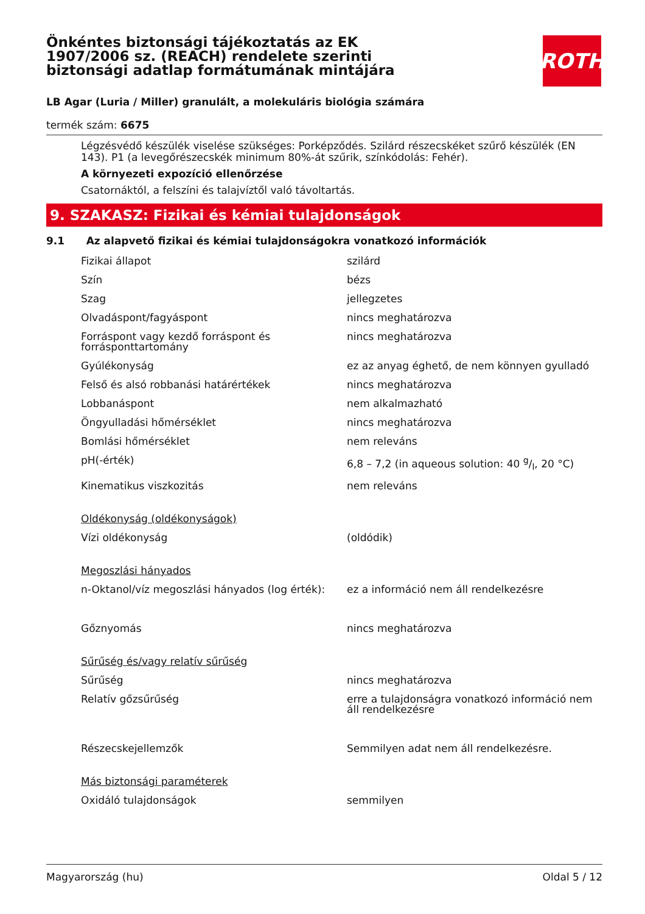ROTH
Önkéntes biztonsági tájékoztatás az EK 1907/2006 sz. (REACH) rendelete szerinti biztonsági adatlap formátumának mintájára
LB Agar (Luria / Miller) granulált, a molekuláris biológia számára
termék szám: 6675
Légzésvédő készülék viselése szükséges: Porképződés. Szilárd részecskéket szűrő készülék (EN 143). P1 (a levegőrészecskék minimum 80%-át szűrik, színkódolás: Fehér).
A környezeti expozíció ellenőrzése
Csatornáktól, a felszíni és talajvíztől való távoltartás.
9. SZAKASZ: Fizikai és kémiai tulajdonságok
9.1 Az alapvető fizikai és kémiai tulajdonságokra vonatkozó információk
| Fizikai állapot | szilárd |
| Szín | bézs |
| Szag | jellegzetes |
| Olvadáspont/fagyáspont | nincs meghatározva |
| Forráspont vagy kezdő forráspont és forrásponttartomány | nincs meghatározva |
| Gyúlékonyság | ez az anyag éghető, de nem könnyen gyulladó |
| Felső és alsó robbanási határértékek | nincs meghatározva |
| Lobbanáspont | nem alkalmazható |
| Öngyulladási hőmérséklet | nincs meghatározva |
| Bomlási hőmérséklet | nem releváns |
| pH(-érték) | 6,8 – 7,2 (in aqueous solution: 40 g/l, 20 °C) |
| Kinematikus viszkozitás | nem releváns |
| Oldékonyság (oldékonyságok) | |
| Vízi oldékonyság | (oldódik) |
| Megoszlási hányados | |
| n-Oktanol/víz megoszlási hányados (log érték): | ez a információ nem áll rendelkezésre |
| Gőznyomás | nincs meghatározva |
| Sűrűség és/vagy relatív sűrűség | |
| Sűrűség | nincs meghatározva |
| Relatív gőzsűrűség | erre a tulajdonságra vonatkozó információ nem áll rendelkezésre |
| Részecskejellemzők | Semmilyen adat nem áll rendelkezésre. |
| Más biztonsági paraméterek | |
| Oxidáló tulajdonságok | semmilyen |
Magyarország (hu) Oldal 5 / 12